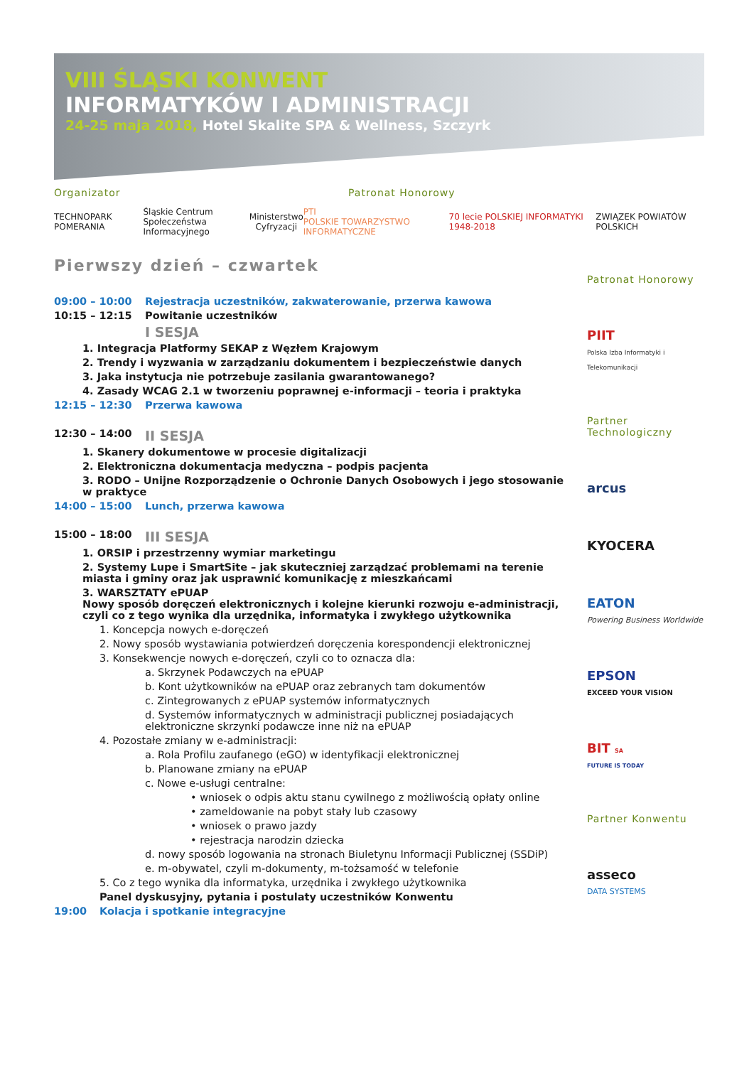VIII ŚLĄSKI KONWENT
INFORMATYKÓW I ADMINISTRACJI
24-25 maja 2018, Hotel Skalite SPA & Wellness, Szczyrk
Organizator Patronat Honorowy
TECHNOPARK POMERANIA Śląskie Centrum
Społeczeństwa Informacyjnego Ministerstwo
Cyfryzacji PTI
POLSKIE TOWARZYSTWO INFORMATYCZNE 70 lecie POLSKIEJ INFORMATYKI 1948-2018 ZWIĄZEK POWIATÓW POLSKICH
Pierwszy dzień – czwartek
09:00 – 10:00 Rejestracja uczestników, zakwaterowanie, przerwa kawowa
10:15 – 12:15 Powitanie uczestników
I SESJA
1. Integracja Platformy SEKAP z Węzłem Krajowym
2. Trendy i wyzwania w zarządzaniu dokumentem i bezpieczeństwie danych
3. Jaka instytucja nie potrzebuje zasilania gwarantowanego?
4. Zasady WCAG 2.1 w tworzeniu poprawnej e-informacji – teoria i praktyka
12:15 – 12:30 Przerwa kawowa
12:30 – 14:00 II SESJA
1. Skanery dokumentowe w procesie digitalizacji
2. Elektroniczna dokumentacja medyczna – podpis pacjenta
3. RODO – Unijne Rozporządzenie o Ochronie Danych Osobowych i jego stosowanie w praktyce
14:00 – 15:00 Lunch, przerwa kawowa
15:00 – 18:00 III SESJA
1. ORSIP i przestrzenny wymiar marketingu
2. Systemy Lupe i SmartSite – jak skuteczniej zarządzać problemami na terenie miasta i gminy oraz jak usprawnić komunikację z mieszkańcami
3. WARSZTATY ePUAP
Nowy sposób doręczeń elektronicznych i kolejne kierunki rozwoju e-administracji, czyli co z tego wynika dla urzędnika, informatyka i zwykłego użytkownika
1. Koncepcja nowych e-doręczeń
2. Nowy sposób wystawiania potwierdzeń doręczenia korespondencji elektronicznej
3. Konsekwencje nowych e-doręczeń, czyli co to oznacza dla:
a. Skrzynek Podawczych na ePUAP
b. Kont użytkowników na ePUAP oraz zebranych tam dokumentów
c. Zintegrowanych z ePUAP systemów informatycznych
d. Systemów informatycznych w administracji publicznej posiadających elektroniczne skrzynki podawcze inne niż na ePUAP
4. Pozostałe zmiany w e-administracji:
a. Rola Profilu zaufanego (eGO) w identyfikacji elektronicznej
b. Planowane zmiany na ePUAP
c. Nowe e-usługi centralne:
• wniosek o odpis aktu stanu cywilnego z możliwością opłaty online
• zameldowanie na pobyt stały lub czasowy
• wniosek o prawo jazdy
• rejestracja narodzin dziecka
d. nowy sposób logowania na stronach Biuletynu Informacji Publicznej (SSDiP)
e. m-obywatel, czyli m-dokumenty, m-tożsamość w telefonie
5. Co z tego wynika dla informatyka, urzędnika i zwykłego użytkownika
Panel dyskusyjny, pytania i postulaty uczestników Konwentu
19:00 Kolacja i spotkanie integracyjne
Patronat Honorowy
PIIT
Polska Izba Informatyki i Telekomunikacji
Partner Technologiczny
arcus
KYOCERA
EATON
Powering Business Worldwide
EPSON
EXCEED YOUR VISION
BIT SA
FUTURE IS TODAY
Partner Konwentu
asseco
DATA SYSTEMS